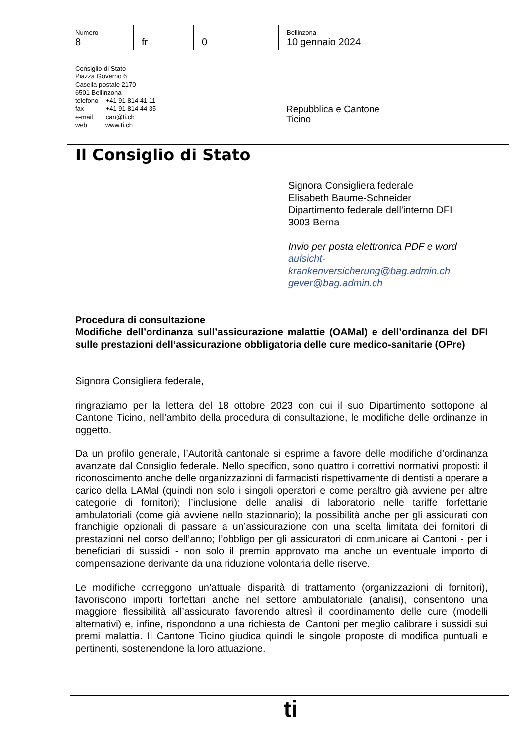Numero
8
fr 0
Bellinzona
10 gennaio 2024
Consiglio di Stato
Piazza Governo 6
Casella postale 2170
6501 Bellinzona
telefono +41 91 814 41 11
fax +41 91 814 44 35
e-mail can@ti.ch
web www.ti.ch
Repubblica e Cantone
Ticino
Il Consiglio di Stato
Signora Consigliera federale
Elisabeth Baume-Schneider
Dipartimento federale dell'interno DFI
3003 Berna
Invio per posta elettronica PDF e word
aufsicht-
krankenversicherung@bag.admin.ch
gever@bag.admin.ch
Procedura di consultazione
Modifiche dell’ordinanza sull’assicurazione malattie (OAMal) e dell’ordinanza del DFI sulle prestazioni dell’assicurazione obbligatoria delle cure medico-sanitarie (OPre)
Signora Consigliera federale,
ringraziamo per la lettera del 18 ottobre 2023 con cui il suo Dipartimento sottopone al Cantone Ticino, nell’ambito della procedura di consultazione, le modifiche delle ordinanze in oggetto.
Da un profilo generale, l’Autorità cantonale si esprime a favore delle modifiche d’ordinanza avanzate dal Consiglio federale. Nello specifico, sono quattro i correttivi normativi proposti: il riconoscimento anche delle organizzazioni di farmacisti rispettivamente di dentisti a operare a carico della LAMal (quindi non solo i singoli operatori e come peraltro già avviene per altre categorie di fornitori); l’inclusione delle analisi di laboratorio nelle tariffe forfettarie ambulatoriali (come già avviene nello stazionario); la possibilità anche per gli assicurati con franchigie opzionali di passare a un’assicurazione con una scelta limitata dei fornitori di prestazioni nel corso dell’anno; l’obbligo per gli assicuratori di comunicare ai Cantoni - per i beneficiari di sussidi - non solo il premio approvato ma anche un eventuale importo di compensazione derivante da una riduzione volontaria delle riserve.
Le modifiche correggono un’attuale disparità di trattamento (organizzazioni di fornitori), favoriscono importi forfettari anche nel settore ambulatoriale (analisi), consentono una maggiore flessibilità all’assicurato favorendo altresì il coordinamento delle cure (modelli alternativi) e, infine, rispondono a una richiesta dei Cantoni per meglio calibrare i sussidi sui premi malattia. Il Cantone Ticino giudica quindi le singole proposte di modifica puntuali e pertinenti, sostenendone la loro attuazione.
ti